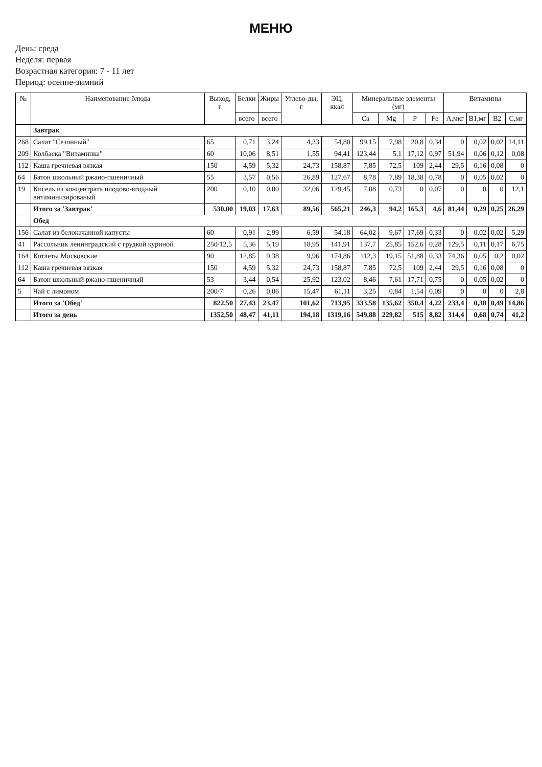МЕНЮ
День: среда
Неделя: первая
Возрастная категория: 7 - 11 лет
Период: осенне-зимний
| № | Наименование блюда | Выход, г | Белки | Жиры | Углево-ды, г | ЭЦ, ккал | Минеральные элементы (мг) | | | | Витамины | | | |
| --- | --- | --- | --- | --- | --- | --- | --- | --- | --- | --- | --- | --- | --- | --- |
| | | | всего | всего | | | Ca | Mg | P | Fe | A,мкг | B1,мг | B2 | C,мг |
| | Завтрак | | | | | | | | | | | | | |
| 268 | Салат "Сезонный" | 65 | 0,71 | 3,24 | 4,33 | 54,80 | 99,15 | 7,98 | 20,8 | 0,34 | 0 | 0,02 | 0,02 | 14,11 |
| 209 | Колбаска "Витаминка" | 60 | 10,06 | 8,51 | 1,55 | 94,41 | 123,44 | 5,1 | 17,12 | 0,97 | 51,94 | 0,06 | 0,12 | 0,08 |
| 112 | Каша гречневая вязкая | 150 | 4,59 | 5,32 | 24,73 | 158,87 | 7,85 | 72,5 | 109 | 2,44 | 29,5 | 0,16 | 0,08 | 0 |
| 64 | Батон школьный ржано-пшеничный | 55 | 3,57 | 0,56 | 26,89 | 127,67 | 8,78 | 7,89 | 18,38 | 0,78 | 0 | 0,05 | 0,02 | 0 |
| 19 | Кисель из концентрата плодово-ягодный витаминизированый | 200 | 0,10 | 0,00 | 32,06 | 129,45 | 7,08 | 0,73 | 0 | 0,07 | 0 | 0 | 0 | 12,1 |
| | Итого за 'Завтрак' | 530,00 | 19,03 | 17,63 | 89,56 | 565,21 | 246,3 | 94,2 | 165,3 | 4,6 | 81,44 | 0,29 | 0,25 | 26,29 |
| | Обед | | | | | | | | | | | | | |
| 156 | Салат из белокачанной капусты | 60 | 0,91 | 2,99 | 6,59 | 54,18 | 64,02 | 9,67 | 17,69 | 0,33 | 0 | 0,02 | 0,02 | 5,29 |
| 41 | Рассольник ленинградский с грудкой куриной | 250/12,5 | 5,36 | 5,19 | 18,95 | 141,91 | 137,7 | 25,85 | 152,6 | 0,28 | 129,5 | 0,11 | 0,17 | 6,75 |
| 164 | Котлеты Московские | 90 | 12,85 | 9,38 | 9,96 | 174,86 | 112,3 | 19,15 | 51,88 | 0,33 | 74,36 | 0,05 | 0,2 | 0,02 |
| 112 | Каша гречневая вязкая | 150 | 4,59 | 5,32 | 24,73 | 158,87 | 7,85 | 72,5 | 109 | 2,44 | 29,5 | 0,16 | 0,08 | 0 |
| 64 | Батон школьный ржано-пшеничный | 53 | 3,44 | 0,54 | 25,92 | 123,02 | 8,46 | 7,61 | 17,71 | 0,75 | 0 | 0,05 | 0,02 | 0 |
| 5 | Чай с лимоном | 200/7 | 0,26 | 0,06 | 15,47 | 61,11 | 3,25 | 0,84 | 1,54 | 0,09 | 0 | 0 | 0 | 2,8 |
| | Итого за 'Обед' | 822,50 | 27,43 | 23,47 | 101,62 | 713,95 | 333,58 | 135,62 | 350,4 | 4,22 | 233,4 | 0,38 | 0,49 | 14,86 |
| | Итого за день | 1352,50 | 48,47 | 41,11 | 194,18 | 1319,16 | 549,88 | 229,82 | 515 | 8,82 | 314,4 | 0,68 | 0,74 | 41,2 |